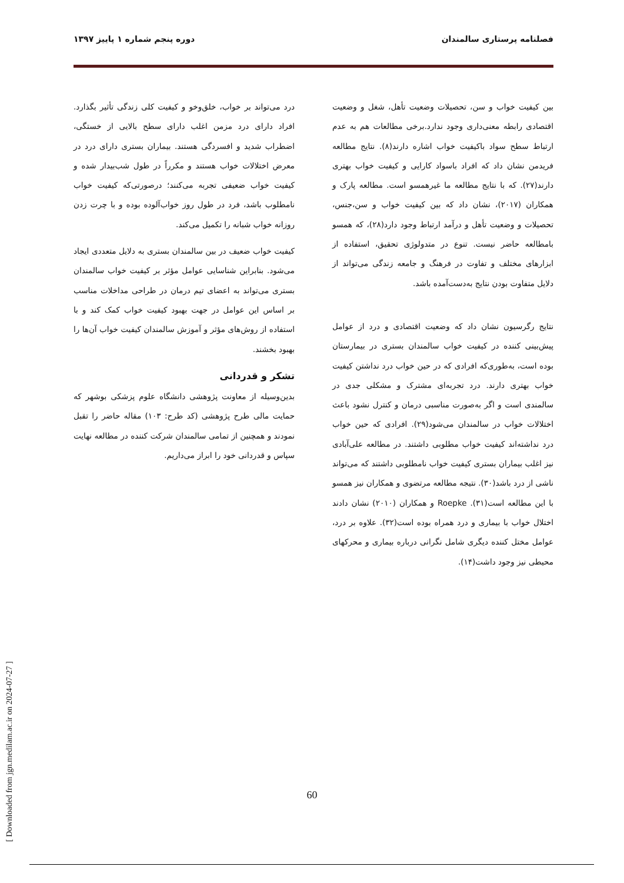فصلنامه پرستاری سالمندان دوره پنجم شماره ۱ پاییز ۱۳۹۷
بین کیفیت خواب و سن، تحصیلات وضعیت تأهل، شغل و وضعیت اقتصادی رابطه معنی‌داری وجود ندارد.برخی مطالعات هم به عدم ارتباط سطح سواد باکیفیت خواب اشاره دارند(۸). نتایج مطالعه فریدمن نشان داد که افراد باسواد کارایی و کیفیت خواب بهتری دارند(۲۷). که با نتایج مطالعه ما غیرهمسو است. مطالعه پارک و همکاران (۲۰۱۷)، نشان داد که بین کیفیت خواب و سن،جنس، تحصیلات و وضعیت تأهل و درآمد ارتباط وجود دارد(۲۸)، که همسو بامطالعه حاضر نیست. تنوع در متدولوژی تحقیق، استفاده از ابزارهای مختلف و تفاوت در فرهنگ و جامعه زندگی می‌تواند از دلایل متفاوت بودن نتایج به‌دست‌آمده باشد.
نتایج رگرسیون نشان داد که وضعیت اقتصادی و درد از عوامل پیش‌بینی کننده در کیفیت خواب سالمندان بستری در بیمارستان بوده است، به‌طوری‌که افرادی که در حین خواب درد نداشتن کیفیت خواب بهتری دارند. درد تجربه‌ای مشترک و مشکلی جدی در سالمندی است و اگر به‌صورت مناسبی درمان و کنترل نشود باعث اختلالات خواب در سالمندان می‌شود(۲۹). افرادی که حین خواب درد نداشته‌اند کیفیت خواب مطلوبی داشتند. در مطالعه علی‌آبادی نیز اغلب بیماران بستری کیفیت خواب نامطلوبی داشتند که می‌تواند ناشی از درد باشد(۳۰). نتیجه مطالعه مرتضوی و همکاران نیز همسو با این مطالعه است(۳۱). Roepke و همکاران (۲۰۱۰) نشان دادند اختلال خواب با بیماری و درد همراه بوده است(۳۲). علاوه بر درد، عوامل مختل کننده دیگری شامل نگرانی درباره بیماری و محرکهای محیطی نیز وجود داشت(۱۴).
درد می‌تواند بر خواب، خلق‌وخو و کیفیت کلی زندگی تأثیر بگذارد. افراد دارای درد مزمن اغلب دارای سطح بالایی از خستگی، اضطراب شدید و افسردگی هستند. بیماران بستری دارای درد در معرض اختلالات خواب هستند و مکرراً در طول شب‌بیدار شده و کیفیت خواب ضعیفی تجربه می‌کنند؛ درصورتی‌که کیفیت خواب نامطلوب باشد، فرد در طول روز خواب‌آلوده بوده و با چرت زدن روزانه خواب شبانه را تکمیل می‌کند.
کیفیت خواب ضعیف در بین سالمندان بستری به دلایل متعددی ایجاد می‌شود. بنابراین شناسایی عوامل مؤثر بر کیفیت خواب سالمندان بستری می‌تواند به اعضای تیم درمان در طراحی مداخلات مناسب بر اساس این عوامل در جهت بهبود کیفیت خواب کمک کند و با استفاده از روش‌های مؤثر و آموزش سالمندان کیفیت خواب آن‌ها را بهبود بخشند.
تشکر و قدردانی
بدین‌وسیله از معاونت پژوهشی دانشگاه علوم پزشکی بوشهر که حمایت مالی طرح پژوهشی (کد طرح: ۱۰۳) مقاله حاضر را تقبل نمودند و همچنین از تمامی سالمندان شرکت کننده در مطالعه نهایت سپاس و قدردانی خود را ابراز می‌داریم.
[ Downloaded from jgn.medilam.ac.ir on 2024-07-27 ]
60